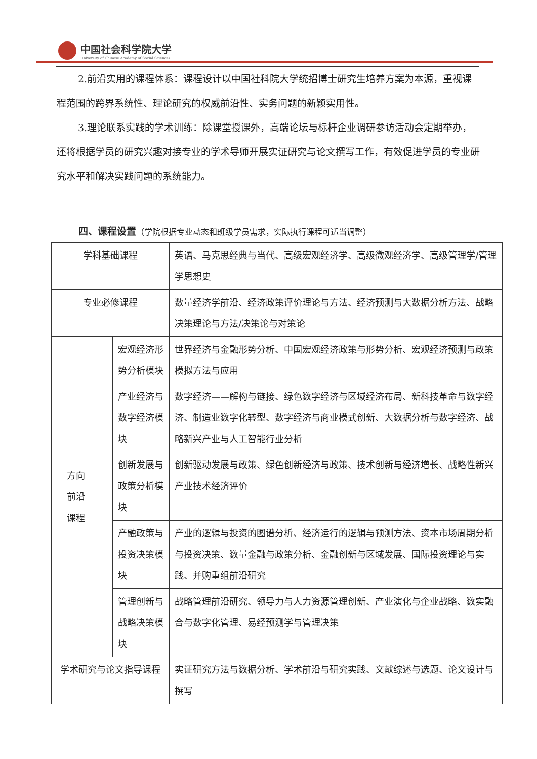中国社会科学院大学
University of Chinese Academy of Social Sciences
2.前沿实用的课程体系：课程设计以中国社科院大学统招博士研究生培养方案为本源，重视课程范围的跨界系统性、理论研究的权威前沿性、实务问题的新颖实用性。
3.理论联系实践的学术训练：除课堂授课外，高端论坛与标杆企业调研参访活动会定期举办，还将根据学员的研究兴趣对接专业的学术导师开展实证研究与论文撰写工作，有效促进学员的专业研究水平和解决实践问题的系统能力。
四、课程设置（学院根据专业动态和班级学员需求，实际执行课程可适当调整）
| 学科基础课程 | | 英语、马克思经典与当代、高级宏观经济学、高级微观经济学、高级管理学/管理学思想史 |
| 专业必修课程 | | 数量经济学前沿、经济政策评价理论与方法、经济预测与大数据分析方法、战略决策理论与方法/决策论与对策论 |
| 方向 前沿 课程 | 宏观经济形势分析模块 | 世界经济与金融形势分析、中国宏观经济政策与形势分析、宏观经济预测与政策模拟方法与应用 |
| | 产业经济与数字经济模块 | 数字经济——解构与链接、绿色数字经济与区域经济布局、新科技革命与数字经济、制造业数字化转型、数字经济与商业模式创新、大数据分析与数字经济、战略新兴产业与人工智能行业分析 |
| | 创新发展与政策分析模块 | 创新驱动发展与政策、绿色创新经济与政策、技术创新与经济增长、战略性新兴产业技术经济评价 |
| | 产融政策与投资决策模块 | 产业的逻辑与投资的图谱分析、经济运行的逻辑与预测方法、资本市场周期分析与投资决策、数量金融与政策分析、金融创新与区域发展、国际投资理论与实践、并购重组前沿研究 |
| | 管理创新与战略决策模块 | 战略管理前沿研究、领导力与人力资源管理创新、产业演化与企业战略、数实融合与数字化管理、易经预测学与管理决策 |
| 学术研究与论文指导课程 | | 实证研究方法与数据分析、学术前沿与研究实践、文献综述与选题、论文设计与撰写 |